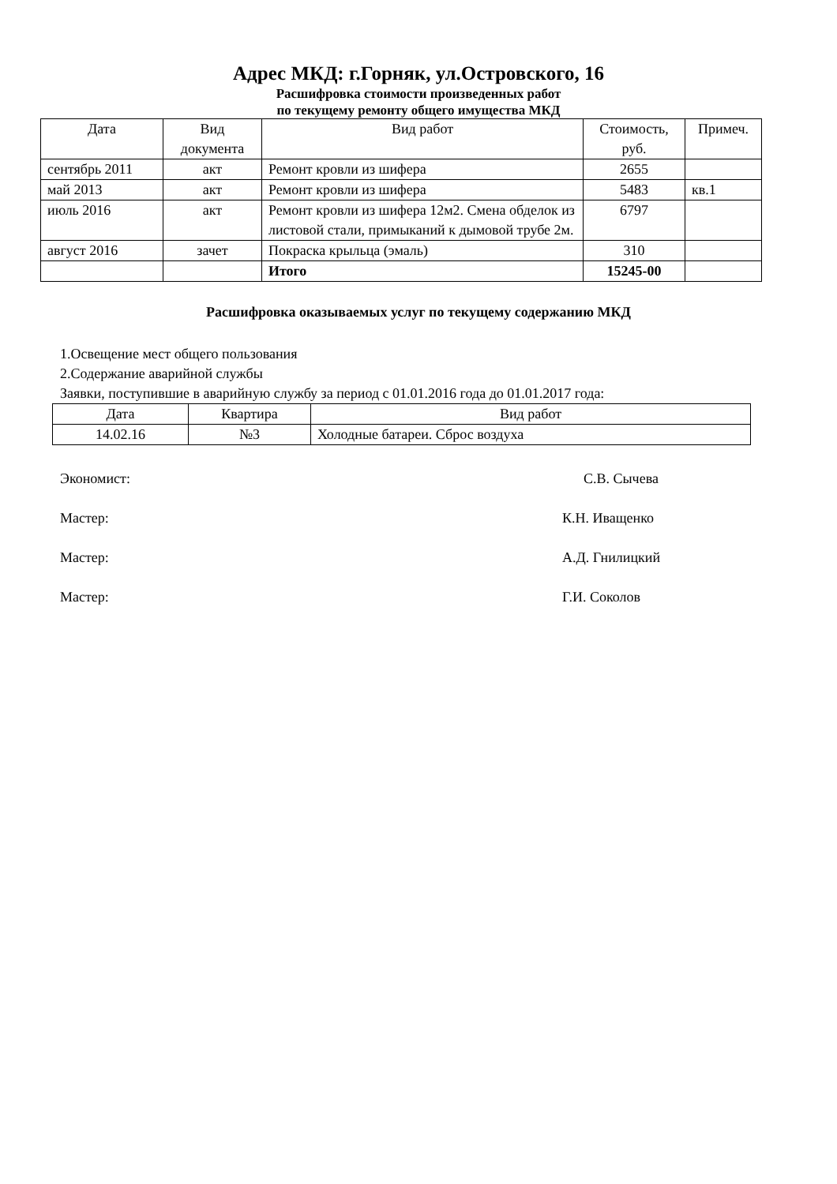Адрес МКД: г.Горняк, ул.Островского, 16
Расшифровка стоимости произведенных работ
по текущему ремонту общего имущества МКД
| Дата | Вид документа | Вид работ | Стоимость, руб. | Примеч. |
| --- | --- | --- | --- | --- |
| сентябрь 2011 | акт | Ремонт кровли из шифера | 2655 | |
| май 2013 | акт | Ремонт кровли из шифера | 5483 | кв.1 |
| июль 2016 | акт | Ремонт кровли из шифера 12м2. Смена обделок из листовой стали, примыканий к дымовой трубе 2м. | 6797 | |
| август 2016 | зачет | Покраска крыльца (эмаль) | 310 | |
| | | Итого | 15245-00 | |
Расшифровка оказываемых услуг по текущему содержанию МКД
1.Освещение мест общего пользования
2.Содержание аварийной службы
Заявки, поступившие в аварийную службу за период с 01.01.2016 года до 01.01.2017 года:
| Дата | Квартира | Вид работ |
| --- | --- | --- |
| 14.02.16 | №3 | Холодные батареи. Сброс воздуха |
Экономист: С.В. Сычева
Мастер: К.Н. Иващенко
Мастер: А.Д. Гнилицкий
Мастер: Г.И. Соколов